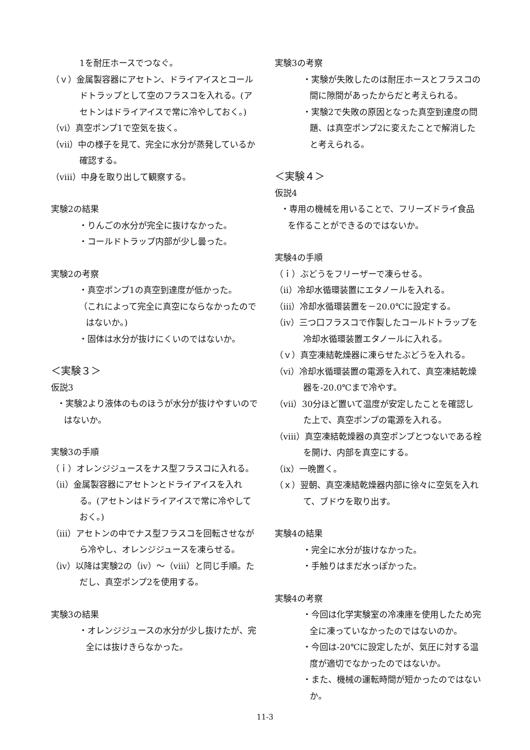1を耐圧ホースでつなぐ。
（ｖ）金属製容器にアセトン、ドライアイスとコールドトラップとして空のフラスコを入れる。(アセトンはドライアイスで常に冷やしておく。)
（ⅵ）真空ポンプ1で空気を抜く。
（ⅶ）中の様子を見て、完全に水分が蒸発しているか確認する。
（ⅷ）中身を取り出して観察する。
実験2の結果
・りんごの水分が完全に抜けなかった。
・コールドトラップ内部が少し曇った。
実験2の考察
・真空ポンプ1の真空到達度が低かった。
（これによって完全に真空にならなかったのではないか。)
・固体は水分が抜けにくいのではないか。
＜実験３＞
仮説3
・実験2より液体のものほうが水分が抜けやすいのではないか。
実験3の手順
（ｉ）オレンジジュースをナス型フラスコに入れる。
（ⅱ）金属製容器にアセトンとドライアイスを入れる。(アセトンはドライアイスで常に冷やしておく。)
（ⅲ）アセトンの中でナス型フラスコを回転させながら冷やし、オレンジジュースを凍らせる。
（ⅳ）以降は実験2の（ⅳ）～（ⅷ）と同じ手順。ただし、真空ポンプ2を使用する。
実験3の結果
・オレンジジュースの水分が少し抜けたが、完全には抜けきらなかった。
実験3の考察
・実験が失敗したのは耐圧ホースとフラスコの間に隙間があったからだと考えられる。
・実験2で失敗の原因となった真空到達度の問題、は真空ポンプ2に変えたことで解消したと考えられる。
＜実験４＞
仮説4
・専用の機械を用いることで、フリーズドライ食品を作ることができるのではないか。
実験4の手順
（ｉ）ぶどうをフリーザーで凍らせる。
（ⅱ）冷却水循環装置にエタノールを入れる。
（ⅲ）冷却水循環装置を－20.0℃に設定する。
（ⅳ）三つ口フラスコで作製したコールドトラップを冷却水循環装置エタノールに入れる。
（ｖ）真空凍結乾燥器に凍らせたぶどうを入れる。
（ⅵ）冷却水循環装置の電源を入れて、真空凍結乾燥器を-20.0℃まで冷やす。
（ⅶ）30分ほど置いて温度が安定したことを確認した上で、真空ポンプの電源を入れる。
（ⅷ）真空凍結乾燥器の真空ポンプとつないである栓を開け、内部を真空にする。
（ⅸ）一晩置く。
（ｘ）翌朝、真空凍結乾燥器内部に徐々に空気を入れて、ブドウを取り出す。
実験4の結果
・完全に水分が抜けなかった。
・手触りはまだ水っぽかった。
実験4の考察
・今回は化学実験室の冷凍庫を使用したため完全に凍っていなかったのではないのか。
・今回は-20℃に設定したが、気圧に対する温度が適切でなかったのではないか。
・また、機械の運転時間が短かったのではないか。
11-3